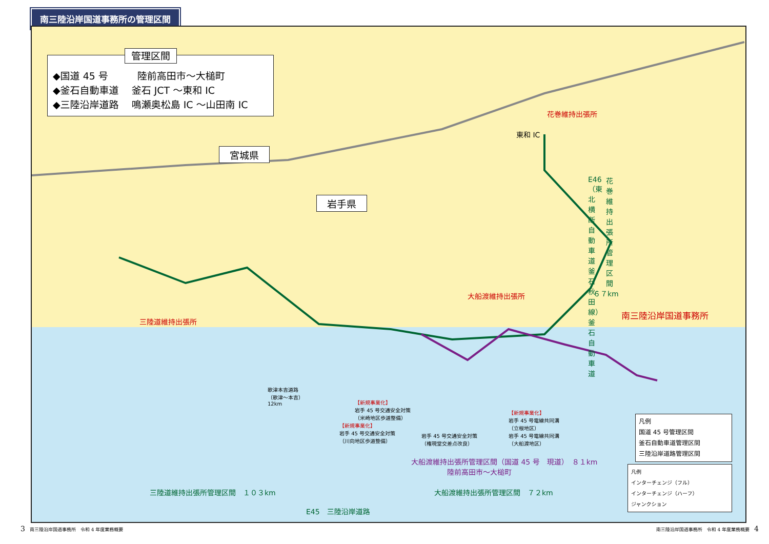南三陸沿岸国道事務所の管理区間
管理区間
◆国道 45 号　　　陸前高田市～大槌町
◆釜石自動車道　 釜石 JCT ～東和 IC
◆三陸沿岸道路　 鳴瀬奥松島 IC ～山田南 IC
宮城県
岩手県
東和 IC
花巻維持出張所
E46（東北横断自動車道釜石秋田線）釜石自動車道
花巻維持出張所管理区間
６７km
南三陸沿岸国道事務所
大船渡維持出張所
三陸道維持出張所
【新規事業化】
岩手 45 号交通安全対策
（米崎地区歩道整備）
【新規事業化】
岩手 45 号交通安全対策
（川向地区歩道整備）
岩手 45 号交通安全対策
（権現堂交差点改良）
【新規事業化】
岩手 45 号電線共同溝
（立根地区）
岩手 45 号電線共同溝
（大船渡地区）
歌津本吉道路
（歌津～本吉）
12km
大船渡維持出張所管理区間（国道 45 号　現道）　８１km
　　　　　陸前高田市～大槌町
三陸道維持出張所管理区間　１０３km 大船渡維持出張所管理区間　７２km
E45　三陸沿岸道路
凡例
国道 45 号管理区間
釜石自動車道管理区間
三陸沿岸道路管理区間
凡例
インターチェンジ（フル）
インターチェンジ（ハーフ）
ジャンクション
3　南三陸沿岸国道事務所　令和 4 年度業務概要
南三陸沿岸国道事務所　令和 4 年度業務概要　4